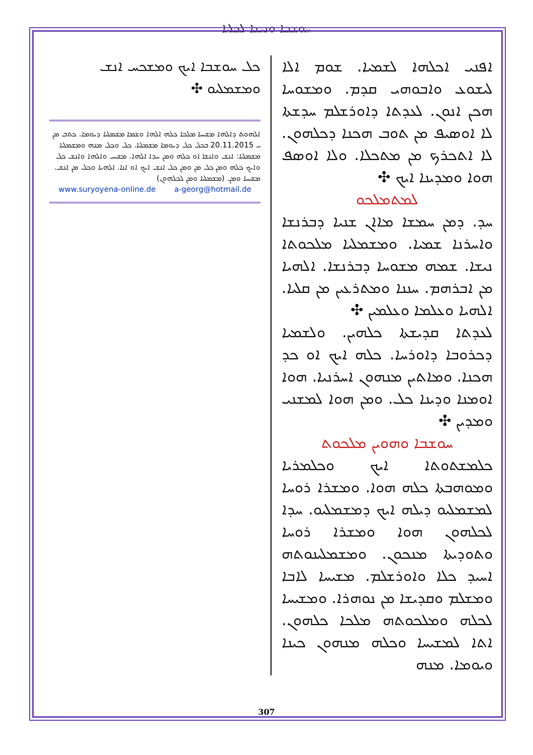ܚܘܫܒܐ ܘܢܝܫܐ ܠܟܠܝܐ
ܐܦܢܝ ܐܟܠܗܐ ܠܫܡܝܐ. ܫܘܡ ܐܠܐ ܠܝܫܘܥ ܘܐܒܘܗܝ ܩܕܡ. ܘܡܫܘܚܐ ܗܟܢ ܐܢܘܢ. ܠܥܕܬܐ ܕܐܘܪܫܠܡ ܚܕܫܬܐ ܠܐ ܐܘܣܝܦ ܡܢ ܬܘܒ ܗܟܢܐ ܕܟܠܗܘܢ. ܠܐ ܐܬܟܪܟ ܡܢ ܡܬܟܠܐ. ܘܠܐ ܐܘܣܦ ܗܘܐ ܘܡܕܝܢܐ ܐܝܟ ✣
ܠܡܬܡܠܟܘ
ܚܕ. ܕܡܢ ܚܡܫܐ ܡܐܐܢ ܫܢܝܐ ܕܒܪܢܫܐ ܘܐܚܪܢܐ ܫܡܝܐ. ܘܡܫܡܠܝܐ ܡܠܟܘܬܐ ܢܝܫܐ. ܫܡܗ ܡܫܘܚܐ ܕܒܪܢܫܐ. ܐܠܗܝܐ ܡܢ ܐܒܪܗܡ. ܚܢܢܐ ܘܡܬܪܥܝܢ ܡܢ ܩܠܝܐ. ܐܠܗܝܐ ܘܥܠܡܐ ܘܥܠܡܝܢ ✣
ܠܥܕܬܐ ܩܕܝܫܬܐ ܟܠܗܝܢ. ܘܠܫܡܝܐ ܕܟܪܘܒܐ ܕܐܘܪܚܐ. ܟܠܗ ܐܝܟ ܐܘ ܟܕ ܗܟܢܐ. ܘܡܐܬܝܢ ܡܢܗܘܢ ܐܚܪܢܝܐ. ܗܘܐ ܐܘܡܢܐ ܘܕܝܢܐ ܟܠ. ܘܡܢ ܗܘܐ ܠܡܫܢܝ ܘܡܕܝܢ ✣
ܚܘܫܒܐ ܘܗܘܝܢ ܡܠܟܘܬ
ܟܠܡܫܬܘܬܐ ܐܝܟ ܘܟܠܡܪܝܐ ܘܡܘܗܒܬܐ ܟܠܗ ܗܘܐ. ܘܡܫܪܐ ܪܘܚܐ ܠܡܫܡܠܝܘ ܕܝܠܗ ܐܝܟ ܕܡܫܡܠܝܘ. ܚܕܐ ܠܟܠܗܘܢ ܗܘܐ ܘܡܫܪܐ ܪܘܚܐ ܘܬܘܕܝܬܐ ܡܢܟܘܢ. ܘܡܫܡܠܝܢܘܬܗ ܐܚܝܕ ܟܠܐ ܘܐܘܪܫܠܡ. ܡܫܝܚܐ ܠܐܒܐ ܘܡܫܠܡ ܘܩܕܝܫܐ ܡܢ ܢܘܗܪܐ. ܘܡܫܝܚܐ ܠܟܠܗ ܘܡܠܟܘܬܗ ܡܠܟܐ ܟܠܗܘܢ. ܐܬܐ ܠܡܫܝܚܐ ܘܟܠܗ ܡܢܗܘܢ ܟܝܢܐ ܘܝܘܡܐ. ܡܢܗ
ܟܠ ܚܘܫܒܐ ܐܝܟ ܘܡܫܟܚ ܐܢܫ ܘܡܫܡܠܝܘ ✣
ܐܠܗܘܬ ܕܐܠܗܐ ܡܫܝܚܐ ܡܠܟܐ ܟܠܗ ܐܠܗܐ ܘܫܡܐ ܡܫܡܠܝܐ ܕܝܘܡܐ. ܟܬܒ ܡܢ ܝ 20.11.2015 ܒܟܠ ܟܠ ܕܝܘܡܐ ܡܫܡܠܝܐ. ܟܠ ܘܟܠ ܡܢܗ ܘܡܫܡܠܝܐ ܡܫܡܠܝܐ: ܐܢܫ ܘܐܢܫܐ ܐܘ ܟܠܗ ܘܡܢ ܚܕܐ ܐܠܗܐ. ܡܫܝܚ ܘܐܠܗܐ ܘܐܢܫ ܟܠ ܘܐܝܟ ܟܠܗ ܘܡܢ ܟܠ ܡܢ ܘܡܢ ܟܠ ܐܢܫ ܐܝܟ ܐܘ ܐܢܐ. ܐܠܗܝܐ ܘܟܠ ܡܢ ܐܢܫ. ܡܫܝܚܐ ܘܡܢ. (ܡܫܡܠܝܐ ܘܡܢ ܠܟܠܗܘܢ)
www.suryoyena-online.de a-georg@hotmail.de
307